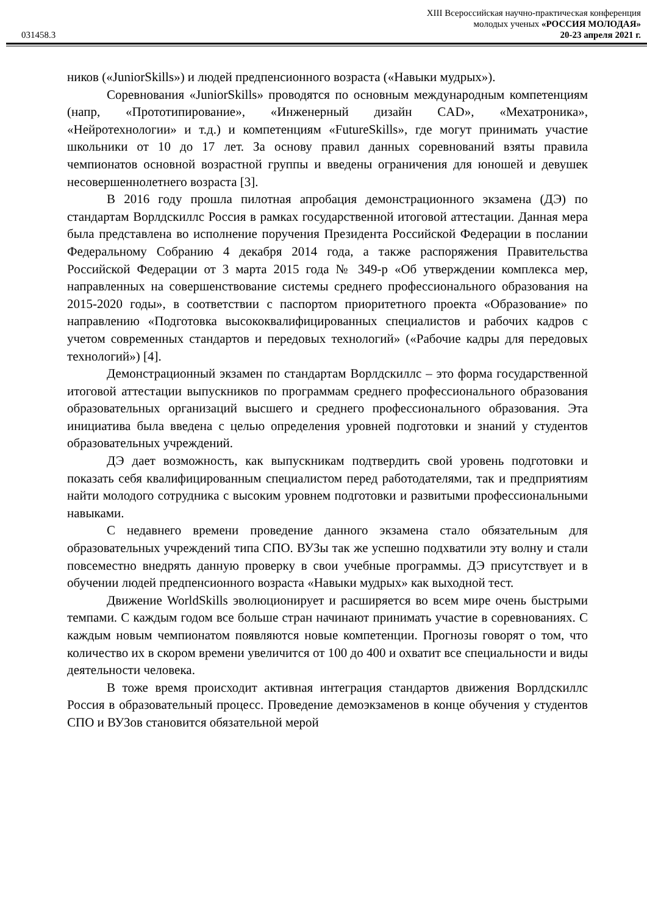XIII Всероссийская научно-практическая конференция
молодых ученых «РОССИЯ МОЛОДАЯ»
031458.3 20-23 апреля 2021 г.
ников («JuniorSkills») и людей предпенсионного возраста («Навыки мудрых»).
Соревнования «JuniorSkills» проводятся по основным международным компетенциям (напр, «Прототипирование», «Инженерный дизайн CAD», «Мехатроника», «Нейротехнологии» и т.д.) и компетенциям «FutureSkills», где могут принимать участие школьники от 10 до 17 лет. За основу правил данных соревнований взяты правила чемпионатов основной возрастной группы и введены ограничения для юношей и девушек несовершеннолетнего возраста [3].
В 2016 году прошла пилотная апробация демонстрационного экзамена (ДЭ) по стандартам Ворлдскиллс Россия в рамках государственной итоговой аттестации. Данная мера была представлена во исполнение поручения Президента Российской Федерации в послании Федеральному Собранию 4 декабря 2014 года, а также распоряжения Правительства Российской Федерации от 3 марта 2015 года № 349-р «Об утверждении комплекса мер, направленных на совершенствование системы среднего профессионального образования на 2015-2020 годы», в соответствии с паспортом приоритетного проекта «Образование» по направлению «Подготовка высококвалифицированных специалистов и рабочих кадров с учетом современных стандартов и передовых технологий» («Рабочие кадры для передовых технологий») [4].
Демонстрационный экзамен по стандартам Ворлдскиллс – это форма государственной итоговой аттестации выпускников по программам среднего профессионального образования образовательных организаций высшего и среднего профессионального образования. Эта инициатива была введена с целью определения уровней подготовки и знаний у студентов образовательных учреждений.
ДЭ дает возможность, как выпускникам подтвердить свой уровень подготовки и показать себя квалифицированным специалистом перед работодателями, так и предприятиям найти молодого сотрудника с высоким уровнем подготовки и развитыми профессиональными навыками.
С недавнего времени проведение данного экзамена стало обязательным для образовательных учреждений типа СПО. ВУЗы так же успешно подхватили эту волну и стали повсеместно внедрять данную проверку в свои учебные программы. ДЭ присутствует и в обучении людей предпенсионного возраста «Навыки мудрых» как выходной тест.
Движение WorldSkills эволюционирует и расширяется во всем мире очень быстрыми темпами. С каждым годом все больше стран начинают принимать участие в соревнованиях. С каждым новым чемпионатом появляются новые компетенции. Прогнозы говорят о том, что количество их в скором времени увеличится от 100 до 400 и охватит все специальности и виды деятельности человека.
В тоже время происходит активная интеграция стандартов движения Ворлдскиллс Россия в образовательный процесс. Проведение демоэкзаменов в конце обучения у студентов СПО и ВУЗов становится обязательной мерой